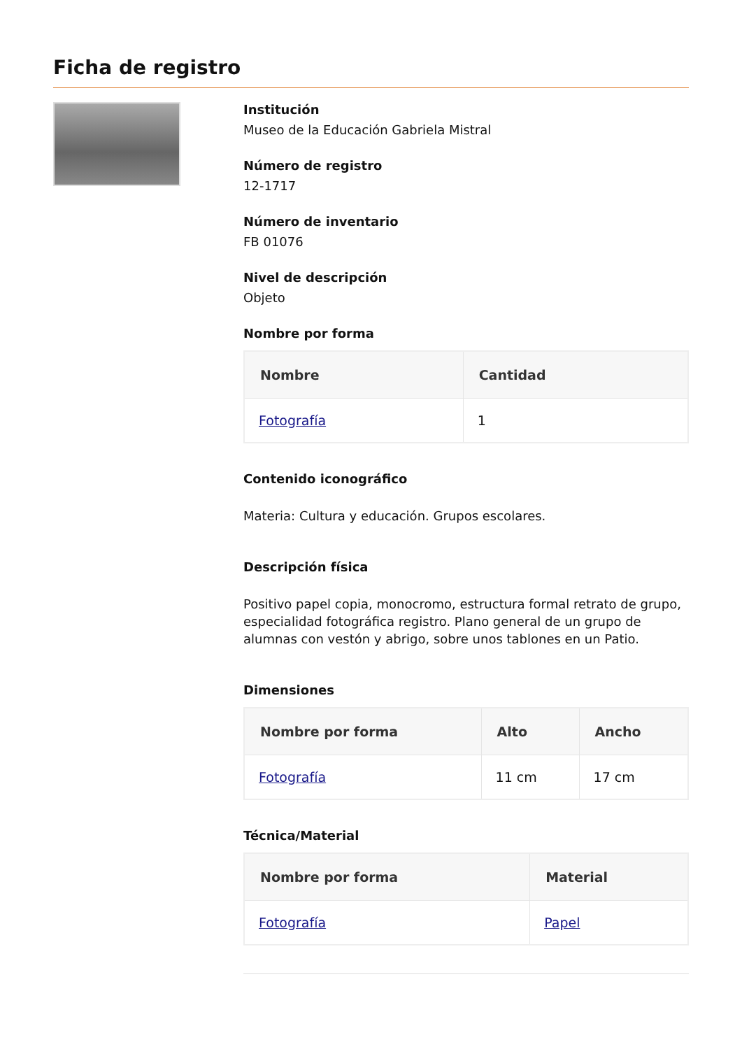Ficha de registro
Institución
Museo de la Educación Gabriela Mistral
Número de registro
12-1717
Número de inventario
FB 01076
Nivel de descripción
Objeto
Nombre por forma
| Nombre | Cantidad |
| --- | --- |
| Fotografía | 1 |
Contenido iconográfico
Materia: Cultura y educación. Grupos escolares.
Descripción física
Positivo papel copia, monocromo, estructura formal retrato de grupo, especialidad fotográfica registro. Plano general de un grupo de alumnas con vestón y abrigo, sobre unos tablones en un Patio.
Dimensiones
| Nombre por forma | Alto | Ancho |
| --- | --- | --- |
| Fotografía | 11 cm | 17 cm |
Técnica/Material
| Nombre por forma | Material |
| --- | --- |
| Fotografía | Papel |